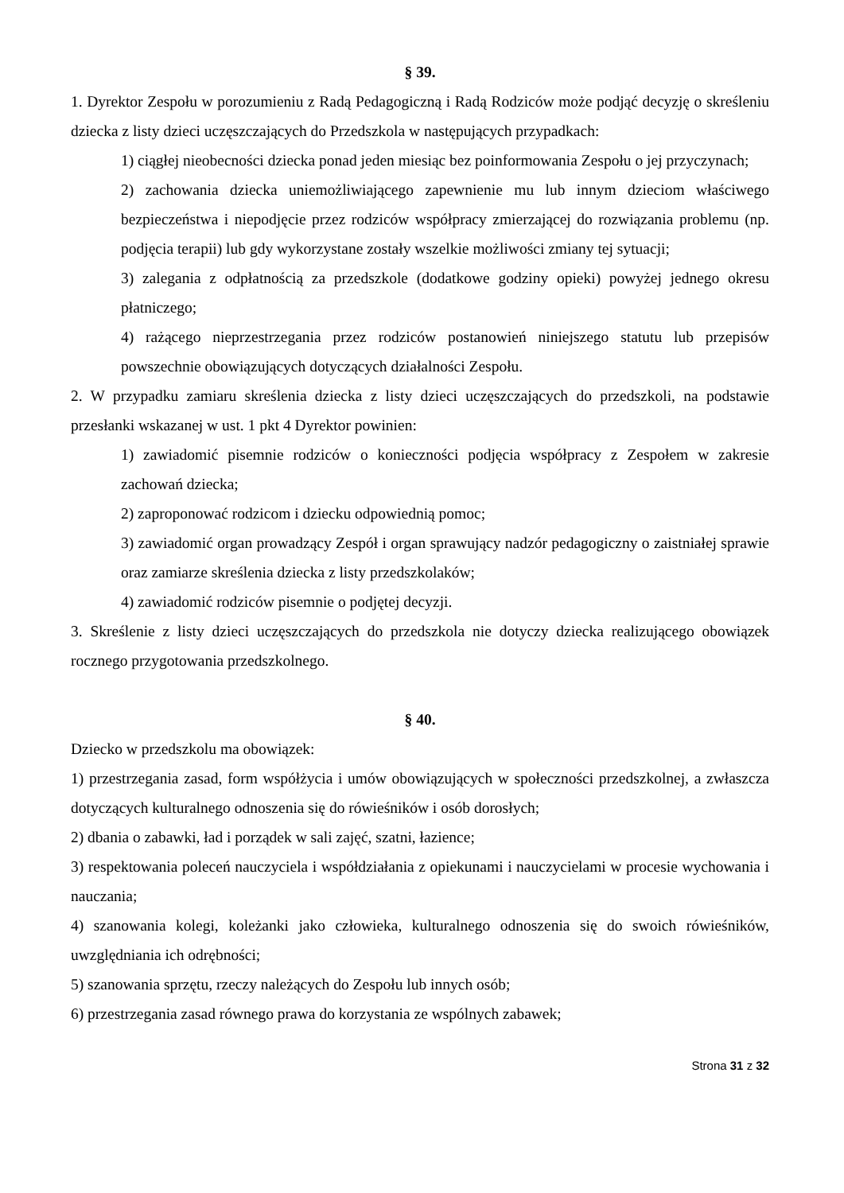§ 39.
1. Dyrektor Zespołu w porozumieniu z Radą Pedagogiczną i Radą Rodziców może podjąć decyzję o skreśleniu dziecka z listy dzieci uczęszczających do Przedszkola w następujących przypadkach:
1) ciągłej nieobecności dziecka ponad jeden miesiąc bez poinformowania Zespołu o jej przyczynach;
2) zachowania dziecka uniemożliwiającego zapewnienie mu lub innym dzieciom właściwego bezpieczeństwa i niepodjęcie przez rodziców współpracy zmierzającej do rozwiązania problemu (np. podjęcia terapii) lub gdy wykorzystane zostały wszelkie możliwości zmiany tej sytuacji;
3) zalegania z odpłatnością za przedszkole (dodatkowe godziny opieki) powyżej jednego okresu płatniczego;
4) rażącego nieprzestrzegania przez rodziców postanowień niniejszego statutu lub przepisów powszechnie obowiązujących dotyczących działalności Zespołu.
2. W przypadku zamiaru skreślenia dziecka z listy dzieci uczęszczających do przedszkoli, na podstawie przesłanki wskazanej w ust. 1 pkt 4 Dyrektor powinien:
1) zawiadomić pisemnie rodziców o konieczności podjęcia współpracy z Zespołem w zakresie zachowań dziecka;
2) zaproponować rodzicom i dziecku odpowiednią pomoc;
3) zawiadomić organ prowadzący Zespół i organ sprawujący nadzór pedagogiczny o zaistniałej sprawie oraz zamiarze skreślenia dziecka z listy przedszkolaków;
4) zawiadomić rodziców pisemnie o podjętej decyzji.
3. Skreślenie z listy dzieci uczęszczających do przedszkola nie dotyczy dziecka realizującego obowiązek rocznego przygotowania przedszkolnego.
§ 40.
Dziecko w przedszkolu ma obowiązek:
1) przestrzegania zasad, form współżycia i umów obowiązujących w społeczności przedszkolnej, a zwłaszcza dotyczących kulturalnego odnoszenia się do rówieśników i osób dorosłych;
2) dbania o zabawki, ład i porządek w sali zajęć, szatni, łazience;
3) respektowania poleceń nauczyciela i współdziałania z opiekunami i nauczycielami w procesie wychowania i nauczania;
4) szanowania kolegi, koleżanki jako człowieka, kulturalnego odnoszenia się do swoich rówieśników, uwzględniania ich odrębności;
5) szanowania sprzętu, rzeczy należących do Zespołu lub innych osób;
6) przestrzegania zasad równego prawa do korzystania ze wspólnych zabawek;
Strona 31 z 32